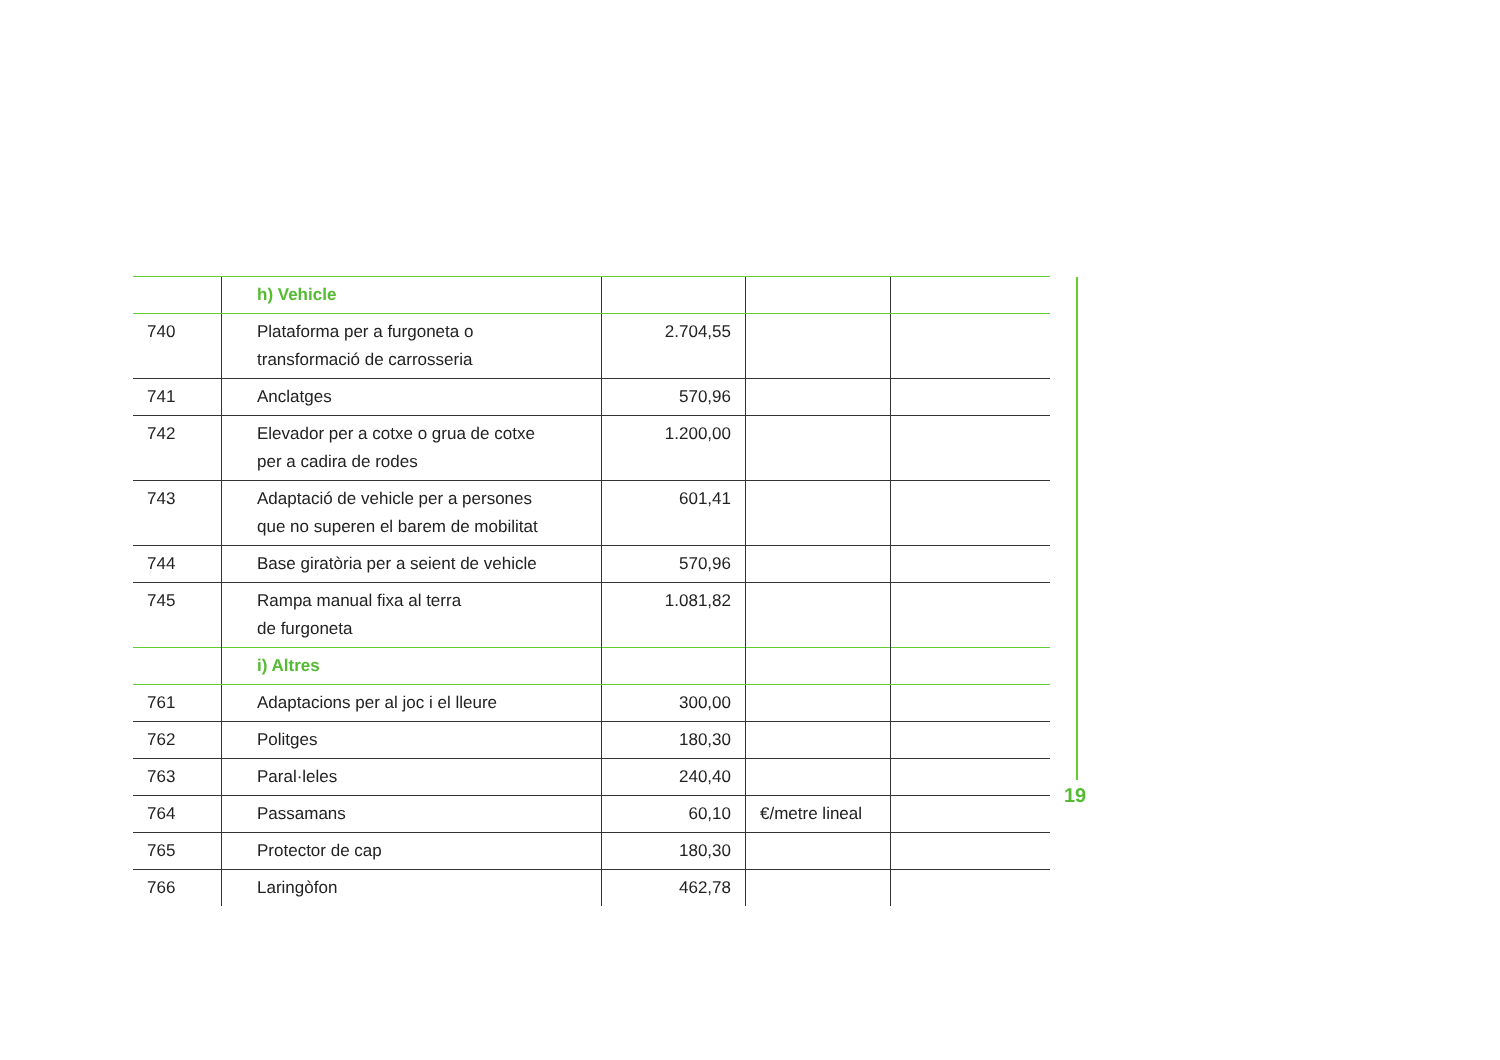| | h) Vehicle | | | |
| 740 | Plataforma per a furgoneta o transformació de carrosseria | 2.704,55 | | |
| 741 | Anclatges | 570,96 | | |
| 742 | Elevador per a cotxe o grua de cotxe per a cadira de rodes | 1.200,00 | | |
| 743 | Adaptació de vehicle per a persones que no superen el barem de mobilitat | 601,41 | | |
| 744 | Base giratòria per a seient de vehicle | 570,96 | | |
| 745 | Rampa manual fixa al terra de furgoneta | 1.081,82 | | |
| | i) Altres | | | |
| 761 | Adaptacions per al joc i el lleure | 300,00 | | |
| 762 | Politges | 180,30 | | |
| 763 | Paral·leles | 240,40 | | |
| 764 | Passamans | 60,10 | €/metre lineal | |
| 765 | Protector de cap | 180,30 | | |
| 766 | Laringòfon | 462,78 | | |
19